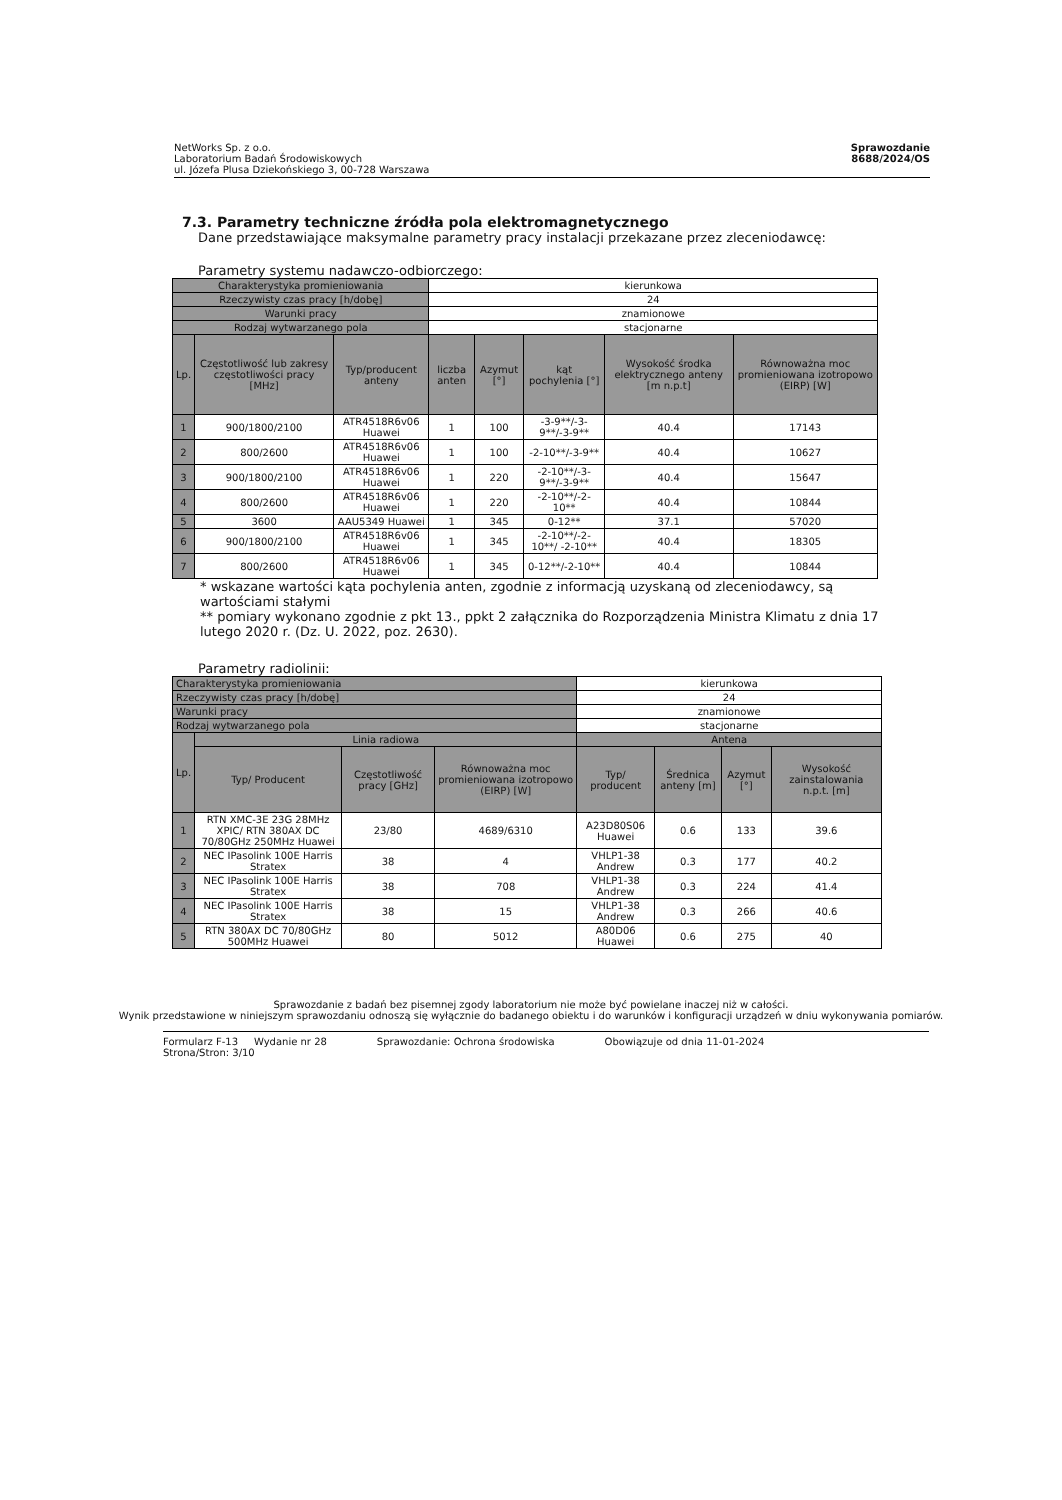NetWorks Sp. z o.o.
Laboratorium Badań Środowiskowych
ul. Józefa Plusa Dziekońskiego 3, 00-728 Warszawa
Sprawozdanie
8688/2024/OS
7.3. Parametry techniczne źródła pola elektromagnetycznego
Dane przedstawiające maksymalne parametry pracy instalacji przekazane przez zleceniodawcę:
Parametry systemu nadawczo-odbiorczego:
| Charakterystyka promieniowania | | | kierunkowa | | | | |
| Rzeczywisty czas pracy [h/dobę] | | | 24 | | | | |
| Warunki pracy | | | znamionowe | | | | |
| Rodzaj wytwarzanego pola | | | stacjonarne | | | | |
| Lp. | Częstotliwość lub zakresy częstotliwości pracy [MHz] | Typ/producent anteny | liczba anten | Azymut [°] | kąt pochylenia [°] | Wysokość środka elektrycznego anteny [m n.p.t] | Równoważna moc promieniowana izotropowo (EIRP) [W] |
| 1 | 900/1800/2100 | ATR4518R6v06 Huawei | 1 | 100 | -3-9**/-3-9**/-3-9** | 40.4 | 17143 |
| 2 | 800/2600 | ATR4518R6v06 Huawei | 1 | 100 | -2-10**/-3-9** | 40.4 | 10627 |
| 3 | 900/1800/2100 | ATR4518R6v06 Huawei | 1 | 220 | -2-10**/-3-9**/-3-9** | 40.4 | 15647 |
| 4 | 800/2600 | ATR4518R6v06 Huawei | 1 | 220 | -2-10**/-2-10** | 40.4 | 10844 |
| 5 | 3600 | AAU5349 Huawei | 1 | 345 | 0-12** | 37.1 | 57020 |
| 6 | 900/1800/2100 | ATR4518R6v06 Huawei | 1 | 345 | -2-10**/-2-10**/ -2-10** | 40.4 | 18305 |
| 7 | 800/2600 | ATR4518R6v06 Huawei | 1 | 345 | 0-12**/-2-10** | 40.4 | 10844 |
* wskazane wartości kąta pochylenia anten, zgodnie z informacją uzyskaną od zleceniodawcy, są wartościami stałymi
** pomiary wykonano zgodnie z pkt 13., ppkt 2 załącznika do Rozporządzenia Ministra Klimatu z dnia 17 lutego 2020 r. (Dz. U. 2022, poz. 2630).
Parametry radiolinii:
| Charakterystyka promieniowania | | | | kierunkowa | | | |
| Rzeczywisty czas pracy [h/dobę] | | | | 24 | | | |
| Warunki pracy | | | | znamionowe | | | |
| Rodzaj wytwarzanego pola | | | | stacjonarne | | | |
| Lp. | Linia radiowa | | | Antena | | | |
| | Typ/ Producent | Częstotliwość pracy [GHz] | Równoważna moc promieniowana izotropowo (EIRP) [W] | Typ/ producent | Średnica anteny [m] | Azymut [°] | Wysokość zainstalowania n.p.t. [m] |
| 1 | RTN XMC-3E 23G 28MHz XPIC/ RTN 380AX DC 70/80GHz 250MHz Huawei | 23/80 | 4689/6310 | A23D80S06 Huawei | 0.6 | 133 | 39.6 |
| 2 | NEC IPasolink 100E Harris Stratex | 38 | 4 | VHLP1-38 Andrew | 0.3 | 177 | 40.2 |
| 3 | NEC IPasolink 100E Harris Stratex | 38 | 708 | VHLP1-38 Andrew | 0.3 | 224 | 41.4 |
| 4 | NEC IPasolink 100E Harris Stratex | 38 | 15 | VHLP1-38 Andrew | 0.3 | 266 | 40.6 |
| 5 | RTN 380AX DC 70/80GHz 500MHz Huawei | 80 | 5012 | A80D06 Huawei | 0.6 | 275 | 40 |
Sprawozdanie z badań bez pisemnej zgody laboratorium nie może być powielane inaczej niż w całości.
Wynik przedstawione w niniejszym sprawozdaniu odnoszą się wyłącznie do badanego obiektu i do warunków i konfiguracji urządzeń w dniu wykonywania pomiarów.
Formularz F-13 Wydanie nr 28
Strona/Stron: 3/10
Sprawozdanie: Ochrona środowiska
Obowiązuje od dnia 11-01-2024